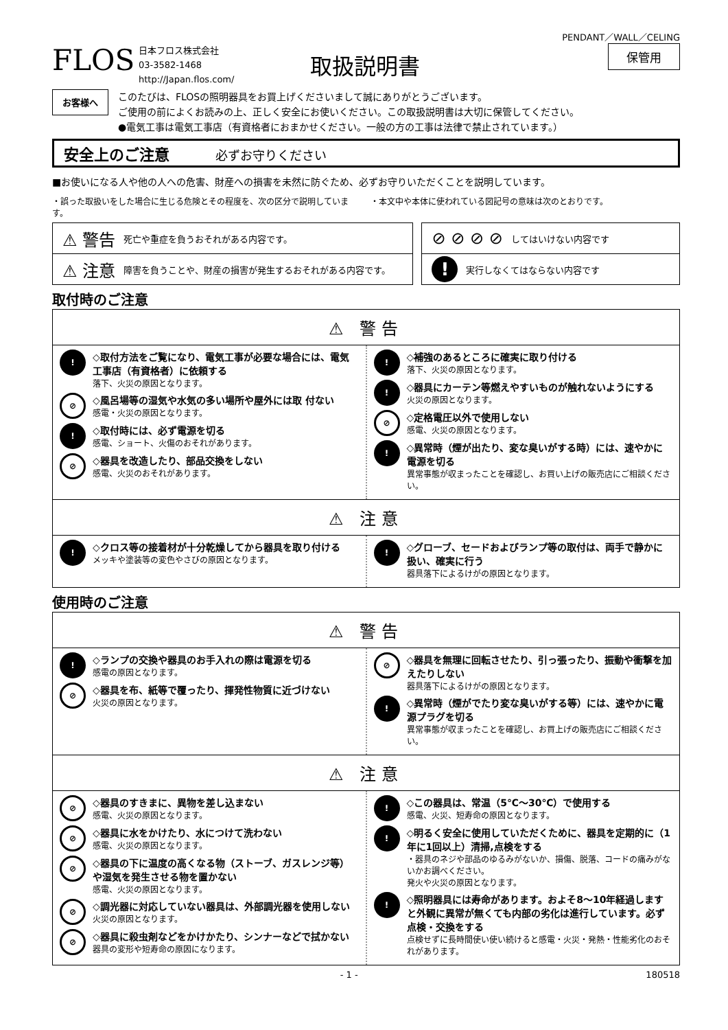PENDANT／WALL／CELING
FLOS
日本フロス株式会社
03-3582-1468
http://Japan.flos.com/
取扱説明書
保管用
お客様へ
このたびは、FLOSの照明器具をお買上げくださいまして誠にありがとうございます。
ご使用の前によくお読みの上、正しく安全にお使いください。この取扱説明書は大切に保管してください。
●電気工事は電気工事店（有資格者におまかせください。一般の方の工事は法律で禁止されています。）
安全上のご注意 必ずお守りください
■お使いになる人や他の人への危害、財産への損害を未然に防ぐため、必ずお守りいただくことを説明しています。
・誤った取扱いをした場合に生じる危険とその程度を、次の区分で説明しています。
・本文中や本体に使われている図記号の意味は次のとおりです。
⚠ 警告 死亡や重症を負うおそれがある内容です。
⚠ 注意 障害を負うことや、財産の損害が発生するおそれがある内容です。
⊘ ⊘ ⊘ ⊘ してはいけない内容です
! 実行しなくてはならない内容です
取付時のご注意
⚠ 警告
!
◇取付方法をご覧になり、電気工事が必要な場合には、電気工事店（有資格者）に依頼する
落下、火災の原因となります。
⊘
◇風呂場等の湿気や水気の多い場所や屋外には取 付ない
感電・火災の原因となります。
!
◇取付時には、必ず電源を切る
感電、ショート、火傷のおそれがあります。
⊘
◇器具を改造したり、部品交換をしない
感電、火災のおそれがあります。
!
◇補強のあるところに確実に取り付ける
落下、火災の原因となります。
!
◇器具にカーテン等燃えやすいものが触れないようにする
火災の原因となります。
⊘
◇定格電圧以外で使用しない
感電、火災の原因となります。
!
◇異常時（煙が出たり、変な臭いがする時）には、速やかに電源を切る
異常事態が収まったことを確認し、お買い上げの販売店にご相談ください。
⚠ 注意
!
◇クロス等の接着材が十分乾燥してから器具を取り付ける
メッキや塗装等の変色やさびの原因となります。
!
◇グローブ、セードおよびランプ等の取付は、両手で静かに扱い、確実に行う
器具落下によるけがの原因となります。
使用時のご注意
⚠ 警告
!
◇ランプの交換や器具のお手入れの際は電源を切る
感電の原因となります。
⊘
◇器具を布、紙等で覆ったり、揮発性物質に近づけない
火災の原因となります。
⊘
◇器具を無理に回転させたり、引っ張ったり、振動や衝撃を加えたりしない
器具落下によるけがの原因となります。
!
◇異常時（煙がでたり変な臭いがする等）には、速やかに電源プラグを切る
異常事態が収まったことを確認し、お買上げの販売店にご相談ください。
⚠ 注意
⊘
◇器具のすきまに、異物を差し込まない
感電、火災の原因となります。
⊘
◇器具に水をかけたり、水につけて洗わない
感電、火災の原因となります。
⊘
◇器具の下に温度の高くなる物（ストーブ、ガスレンジ等）や湿気を発生させる物を置かない
感電、火災の原因となります。
⊘
◇調光器に対応していない器具は、外部調光器を使用しない
火災の原因となります。
⊘
◇器具に殺虫剤などをかけかたり、シンナーなどで拭かない
器具の変形や短寿命の原因になります。
!
◇この器具は、常温（5℃～30℃）で使用する
感電、火災、短寿命の原因となります。
!
◇明るく安全に使用していただくために、器具を定期的に（1年に1回以上）清掃,点検をする
・器具のネジや部品のゆるみがないか、損傷、脱落、コードの痛みがないかお調べください。
発火や火災の原因となります。
!
◇照明器具には寿命があります。およそ8～10年経過しますと外観に異常が無くても内部の劣化は進行しています。必ず点検・交換をする
点検せずに長時間使い使い続けると感電・火災・発熱・性能劣化のおそれがあります。
- 1 - 180518